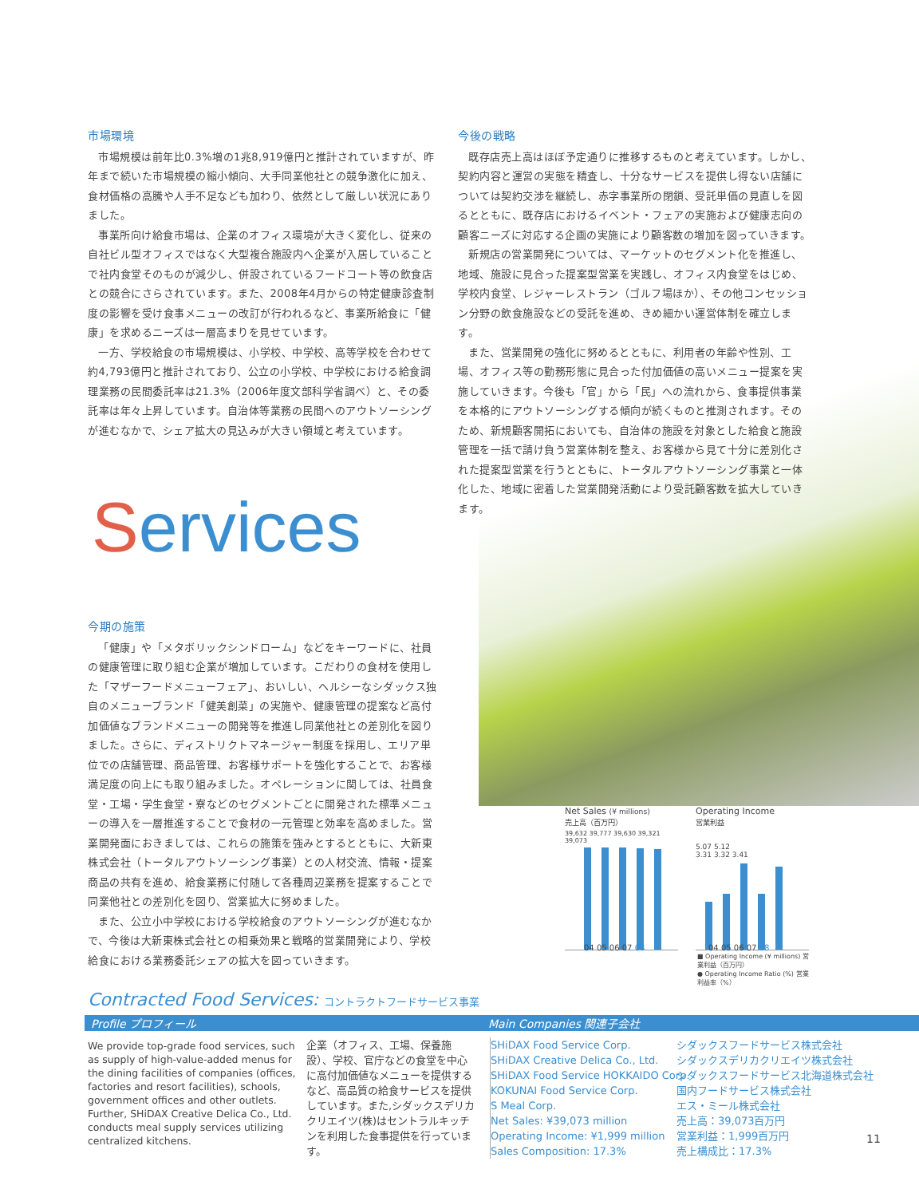市場環境
市場規模は前年比0.3%増の1兆8,919億円と推計されていますが、昨年まで続いた市場規模の縮小傾向、大手同業他社との競争激化に加え、食材価格の高騰や人手不足なども加わり、依然として厳しい状況にありました。
事業所向け給食市場は、企業のオフィス環境が大きく変化し、従来の自社ビル型オフィスではなく大型複合施設内へ企業が入居していることで社内食堂そのものが減少し、併設されているフードコート等の飲食店との競合にさらされています。また、2008年4月からの特定健康診査制度の影響を受け食事メニューの改訂が行われるなど、事業所給食に「健康」を求めるニーズは一層高まりを見せています。
一方、学校給食の市場規模は、小学校、中学校、高等学校を合わせて約4,793億円と推計されており、公立の小学校、中学校における給食調理業務の民間委託率は21.3%（2006年度文部科学省調べ）と、その委託率は年々上昇しています。自治体等業務の民間へのアウトソーシングが進むなかで、シェア拡大の見込みが大きい領域と考えています。
今後の戦略
既存店売上高はほぼ予定通りに推移するものと考えています。しかし、契約内容と運営の実態を精査し、十分なサービスを提供し得ない店舗については契約交渉を継続し、赤字事業所の閉鎖、受託単価の見直しを図るとともに、既存店におけるイベント・フェアの実施および健康志向の顧客ニーズに対応する企画の実施により顧客数の増加を図っていきます。
新規店の営業開発については、マーケットのセグメント化を推進し、地域、施設に見合った提案型営業を実践し、オフィス内食堂をはじめ、学校内食堂、レジャーレストラン（ゴルフ場ほか）、その他コンセッション分野の飲食施設などの受託を進め、きめ細かい運営体制を確立します。
また、営業開発の強化に努めるとともに、利用者の年齢や性別、工場、オフィス等の勤務形態に見合った付加価値の高いメニュー提案を実施していきます。今後も「官」から「民」への流れから、食事提供事業を本格的にアウトソーシングする傾向が続くものと推測されます。そのため、新規顧客開拓においても、自治体の施設を対象とした給食と施設管理を一括で請け負う営業体制を整え、お客様から見て十分に差別化された提案型営業を行うとともに、トータルアウトソーシング事業と一体化した、地域に密着した営業開発活動により受託顧客数を拡大していきます。
Services
今期の施策
「健康」や「メタボリックシンドローム」などをキーワードに、社員の健康管理に取り組む企業が増加しています。こだわりの食材を使用した「マザーフードメニューフェア」、おいしい、ヘルシーなシダックス独自のメニューブランド「健美創菜」の実施や、健康管理の提案など高付加価値なブランドメニューの開発等を推進し同業他社との差別化を図りました。さらに、ディストリクトマネージャー制度を採用し、エリア単位での店舗管理、商品管理、お客様サポートを強化することで、お客様満足度の向上にも取り組みました。オペレーションに関しては、社員食堂・工場・学生食堂・寮などのセグメントごとに開発された標準メニューの導入を一層推進することで食材の一元管理と効率を高めました。営業開発面におきましては、これらの施策を強みとするとともに、大新東株式会社（トータルアウトソーシング事業）との人材交流、情報・提案商品の共有を進め、給食業務に付随して各種周辺業務を提案することで同業他社との差別化を図り、営業拡大に努めました。
また、公立小中学校における学校給食のアウトソーシングが進むなかで、今後は大新東株式会社との相乗効果と戦略的営業開発により、学校給食における業務委託シェアの拡大を図っていきます。
Net Sales (¥ millions)
売上高（百万円）
04 05 06 07 08
39,632 39,777 39,630 39,321 39,073
Operating Income
営業利益
5.07 5.12
3.31 3.32 3.41
04 05 06 07 08
■ Operating Income (¥ millions) 営業利益（百万円）
● Operating Income Ratio (%) 営業利益率（%）
Contracted Food Services: コントラクトフードサービス事業
Profile プロフィール Main Companies 関連子会社
We provide top-grade food services, such as supply of high-value-added menus for the dining facilities of companies (offices, factories and resort facilities), schools, government offices and other outlets. Further, SHiDAX Creative Delica Co., Ltd. conducts meal supply services utilizing centralized kitchens.
企業（オフィス、工場、保養施設）、学校、官庁などの食堂を中心に高付加価値なメニューを提供するなど、高品質の給食サービスを提供しています。また,シダックスデリカクリエイツ(株)はセントラルキッチンを利用した食事提供を行っています。
SHiDAX Food Service Corp.
SHiDAX Creative Delica Co., Ltd.
SHiDAX Food Service HOKKAIDO Corp.
KOKUNAI Food Service Corp.
S Meal Corp.
Net Sales: ¥39,073 million
Operating Income: ¥1,999 million
Sales Composition: 17.3%
シダックスフードサービス株式会社
シダックスデリカクリエイツ株式会社
シダックスフードサービス北海道株式会社
国内フードサービス株式会社
エス・ミール株式会社
売上高：39,073百万円
営業利益：1,999百万円
売上構成比：17.3%
11